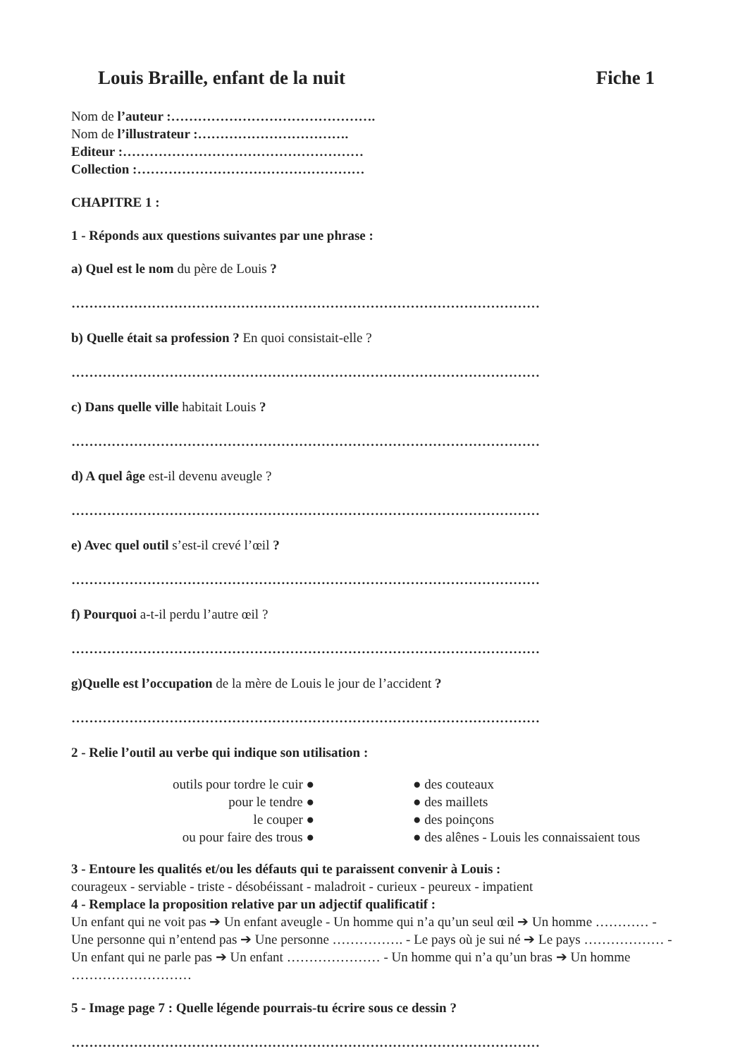Louis Braille, enfant de la nuit Fiche 1
Nom de l’auteur :……………………………………….
Nom de l’illustrateur :…………………………….
Editeur :………………………………………………
Collection :……………………………………………
CHAPITRE 1 :
1 - Réponds aux questions suivantes par une phrase :
a) Quel est le nom du père de Louis ?
……………………………………………………………………………………………
b) Quelle était sa profession ? En quoi consistait-elle ?
……………………………………………………………………………………………
c) Dans quelle ville habitait Louis ?
……………………………………………………………………………………………
d) A quel âge est-il devenu aveugle ?
……………………………………………………………………………………………
e) Avec quel outil s’est-il crevé l’œil ?
……………………………………………………………………………………………
f) Pourquoi a-t-il perdu l’autre œil ?
……………………………………………………………………………………………
g)Quelle est l’occupation de la mère de Louis le jour de l’accident ?
……………………………………………………………………………………………
2 - Relie l’outil au verbe qui indique son utilisation :
outils pour tordre le cuir ●
pour le tendre ●
le couper ●
ou pour faire des trous ●
● des couteaux
● des maillets
● des poinçons
● des alênes - Louis les connaissaient tous
3 - Entoure les qualités et/ou les défauts qui te paraissent convenir à Louis :
courageux - serviable - triste - désobéissant - maladroit - curieux - peureux - impatient
4 - Remplace la proposition relative par un adjectif qualificatif :
Un enfant qui ne voit pas ➔ Un enfant aveugle - Un homme qui n’a qu’un seul œil ➔ Un homme ………… - Une personne qui n’entend pas ➔ Une personne ……………. - Le pays où je sui né ➔ Le pays ……………… - Un enfant qui ne parle pas ➔ Un enfant ………………… - Un homme qui n’a qu’un bras ➔ Un homme ………………………
5 - Image page 7 : Quelle légende pourrais-tu écrire sous ce dessin ?
……………………………………………………………………………………………